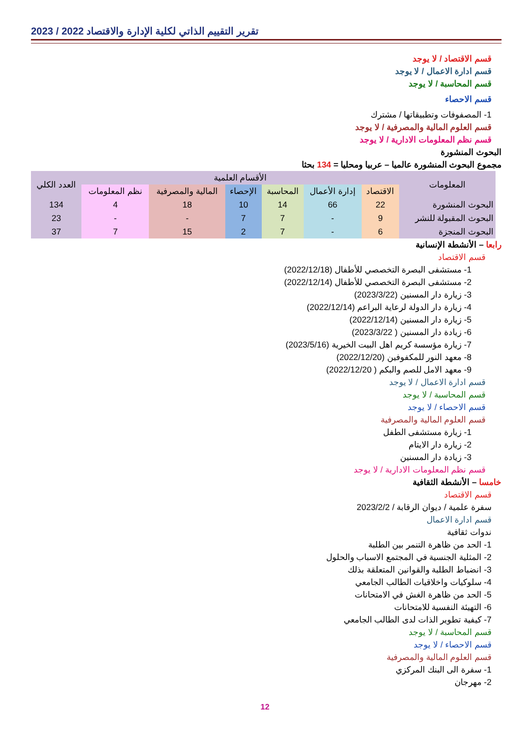2023 / 2022 تقرير التقييم الذاتي لكلية الإدارة والاقتصاد
قسم الاقتصاد / لا يوجد
قسم ادارة الاعمال / لا يوجد
قسم المحاسبة / لا يوجد
قسم الاحصاء
1- المصفوفات وتطبيقاتها / مشترك
قسم العلوم المالية والمصرفية / لا يوجد
قسم نظم المعلومات الادارية / لا يوجد
البحوث المنشورة
مجموع البحوث المنشورة عالميا – عربيا ومحليا = 134 بحثا
| المعلومات | الأقسام العلمية | | | | | | العدد الكلي |
| --- | --- | --- | --- | --- | --- | --- | --- |
| | الاقتصاد | إدارة الأعمال | المحاسبة | الإحصاء | المالية والمصرفية | نظم المعلومات | |
| البحوث المنشورة | 22 | 66 | 14 | 10 | 18 | 4 | 134 |
| البحوث المقبولة للنشر | 9 | - | 7 | 7 | - | - | 23 |
| البحوث المنجزة | 6 | - | 7 | 2 | 15 | 7 | 37 |
رابعا – الأنشطة الإنسانية
قسم الاقتصاد
1- مستشفى البصرة التخصصي للأطفال (2022/12/18)
2- مستشفى البصرة التخصصي للأطفال (2022/12/14)
3- زيارة دار المسنين (2023/3/22)
4- زيارة دار الدولة لرعاية البراعم (2022/12/14)
5- زيارة دار المسنين (2022/12/14)
6- زيادة دار المسنين ( 2023/3/22)
7- زيارة مؤسسة كريم اهل البيت الخيرية (2023/5/16)
8- معهد النور للمكفوفين (2022/12/20)
9- معهد الامل للصم والبكم ( 2022/12/20)
قسم ادارة الاعمال / لا يوجد
قسم المحاسبة / لا يوجد
قسم الاحصاء / لا يوجد
قسم العلوم المالية والمصرفية
1- زيارة مستشفى الطفل
2- زيارة دار الايتام
3- زيادة دار المسنين
قسم نظم المعلومات الادارية / لا يوجد
خامسا – الأنشطة الثقافية
قسم الاقتصاد
سفرة علمية / ديوان الرقابة / 2023/2/2
قسم ادارة الاعمال
ندوات ثقافية
1- الحد من ظاهرة التنمر بين الطلبة
2- المثلية الجنسية في المجتمع الاسباب والحلول
3- انضباط الطلبة والقوانين المتعلقة بذلك
4- سلوكيات واخلاقيات الطالب الجامعي
5- الحد من ظاهرة الغش في الامتحانات
6- التهيئة النفسية للامتحانات
7- كيفية تطوير الذات لدى الطالب الجامعي
قسم المحاسبة / لا يوجد
قسم الاحصاء / لا يوجد
قسم العلوم المالية والمصرفية
1- سفرة الى البنك المركزي
2- مهرجان
12